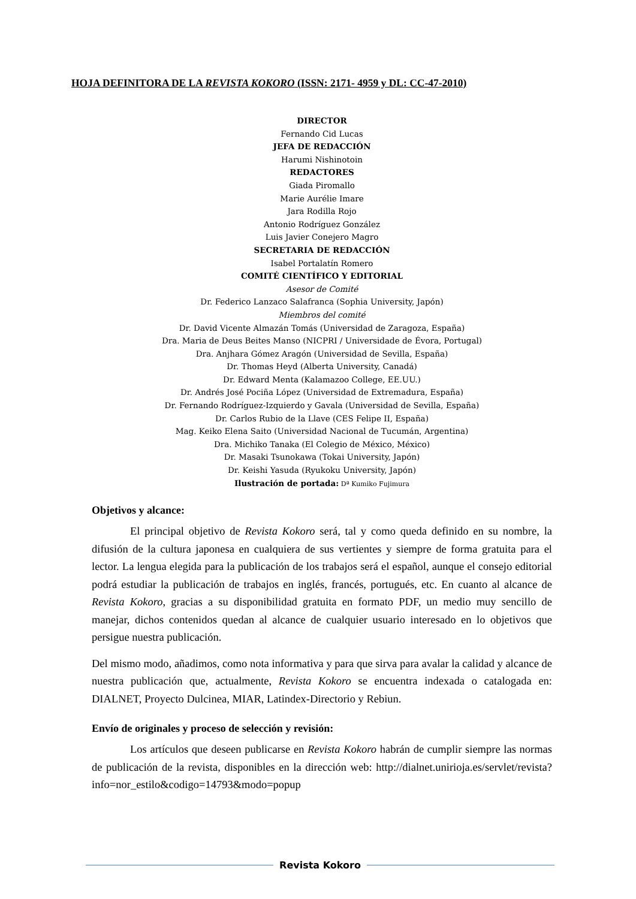HOJA DEFINITORA DE LA REVISTA KOKORO (ISSN: 2171- 4959 y DL: CC-47-2010)
DIRECTOR
Fernando Cid Lucas
JEFA DE REDACCIÓN
Harumi Nishinotoin
REDACTORES
Giada Piromallo
Marie Aurélie Imare
Jara Rodilla Rojo
Antonio Rodríguez González
Luis Javier Conejero Magro
SECRETARIA DE REDACCIÓN
Isabel Portalatín Romero
COMITÉ CIENTÍFICO Y EDITORIAL
Asesor de Comité
Dr. Federico Lanzaco Salafranca (Sophia University, Japón)
Miembros del comité
Dr. David Vicente Almazán Tomás (Universidad de Zaragoza, España)
Dra. Maria de Deus Beites Manso (NICPRI / Universidade de Évora, Portugal)
Dra. Anjhara Gómez Aragón (Universidad de Sevilla, España)
Dr. Thomas Heyd (Alberta University, Canadá)
Dr. Edward Menta (Kalamazoo College, EE.UU.)
Dr. Andrés José Pociña López (Universidad de Extremadura, España)
Dr. Fernando Rodríguez-Izquierdo y Gavala (Universidad de Sevilla, España)
Dr. Carlos Rubio de la Llave (CES Felipe II, España)
Mag. Keiko Elena Saito (Universidad Nacional de Tucumán, Argentina)
Dra. Michiko Tanaka (El Colegio de México, México)
Dr. Masaki Tsunokawa (Tokai University, Japón)
Dr. Keishi Yasuda (Ryukoku University, Japón)
Ilustración de portada: Dª Kumiko Fujimura
Objetivos y alcance:
El principal objetivo de Revista Kokoro será, tal y como queda definido en su nombre, la difusión de la cultura japonesa en cualquiera de sus vertientes y siempre de forma gratuita para el lector. La lengua elegida para la publicación de los trabajos será el español, aunque el consejo editorial podrá estudiar la publicación de trabajos en inglés, francés, portugués, etc. En cuanto al alcance de Revista Kokoro, gracias a su disponibilidad gratuita en formato PDF, un medio muy sencillo de manejar, dichos contenidos quedan al alcance de cualquier usuario interesado en lo objetivos que persigue nuestra publicación.
Del mismo modo, añadimos, como nota informativa y para que sirva para avalar la calidad y alcance de nuestra publicación que, actualmente, Revista Kokoro se encuentra indexada o catalogada en: DIALNET, Proyecto Dulcinea, MIAR, Latindex-Directorio y Rebiun.
Envío de originales y proceso de selección y revisión:
Los artículos que deseen publicarse en Revista Kokoro habrán de cumplir siempre las normas de publicación de la revista, disponibles en la dirección web: http://dialnet.unirioja.es/servlet/revista?info=nor_estilo&codigo=14793&modo=popup
Revista Kokoro